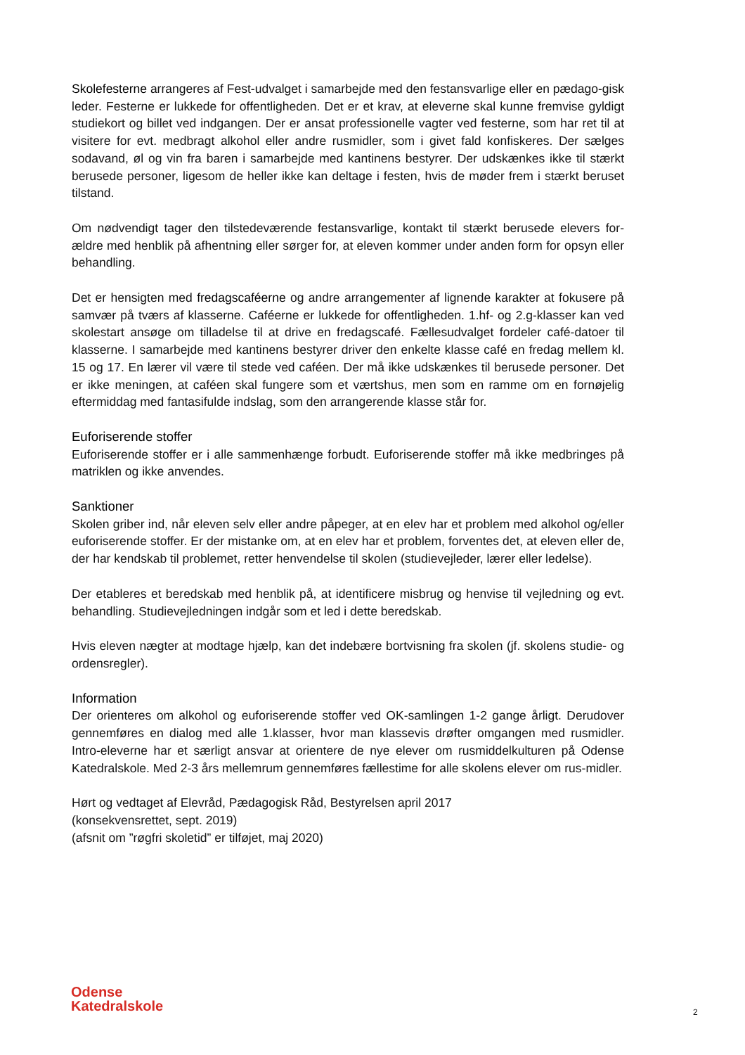Skolefesterne arrangeres af Fest-udvalget i samarbejde med den festansvarlige eller en pædago-gisk leder. Festerne er lukkede for offentligheden. Det er et krav, at eleverne skal kunne fremvise gyldigt studiekort og billet ved indgangen. Der er ansat professionelle vagter ved festerne, som har ret til at visitere for evt. medbragt alkohol eller andre rusmidler, som i givet fald konfiskeres. Der sælges sodavand, øl og vin fra baren i samarbejde med kantinens bestyrer. Der udskænkes ikke til stærkt berusede personer, ligesom de heller ikke kan deltage i festen, hvis de møder frem i stærkt beruset tilstand.
Om nødvendigt tager den tilstedeværende festansvarlige, kontakt til stærkt berusede elevers for-ældre med henblik på afhentning eller sørger for, at eleven kommer under anden form for opsyn eller behandling.
Det er hensigten med fredagscaféerne og andre arrangementer af lignende karakter at fokusere på samvær på tværs af klasserne. Caféerne er lukkede for offentligheden. 1.hf- og 2.g-klasser kan ved skolestart ansøge om tilladelse til at drive en fredagscafé. Fællesudvalget fordeler café-datoer til klasserne. I samarbejde med kantinens bestyrer driver den enkelte klasse café en fredag mellem kl. 15 og 17. En lærer vil være til stede ved caféen. Der må ikke udskænkes til berusede personer. Det er ikke meningen, at caféen skal fungere som et værtshus, men som en ramme om en fornøjelig eftermiddag med fantasifulde indslag, som den arrangerende klasse står for.
Euforiserende stoffer
Euforiserende stoffer er i alle sammenhænge forbudt. Euforiserende stoffer må ikke medbringes på matriklen og ikke anvendes.
Sanktioner
Skolen griber ind, når eleven selv eller andre påpeger, at en elev har et problem med alkohol og/eller euforiserende stoffer. Er der mistanke om, at en elev har et problem, forventes det, at eleven eller de, der har kendskab til problemet, retter henvendelse til skolen (studievejleder, lærer eller ledelse).
Der etableres et beredskab med henblik på, at identificere misbrug og henvise til vejledning og evt. behandling. Studievejledningen indgår som et led i dette beredskab.
Hvis eleven nægter at modtage hjælp, kan det indebære bortvisning fra skolen (jf. skolens studie- og ordensregler).
Information
Der orienteres om alkohol og euforiserende stoffer ved OK-samlingen 1-2 gange årligt. Derudover gennemføres en dialog med alle 1.klasser, hvor man klassevis drøfter omgangen med rusmidler. Intro-eleverne har et særligt ansvar at orientere de nye elever om rusmiddelkulturen på Odense Katedralskole. Med 2-3 års mellemrum gennemføres fællestime for alle skolens elever om rus-midler.
Hørt og vedtaget af Elevråd, Pædagogisk Råd, Bestyrelsen april 2017
(konsekvensrettet, sept. 2019)
(afsnit om ”røgfri skoletid” er tilføjet, maj 2020)
Odense
Katedralskole
2